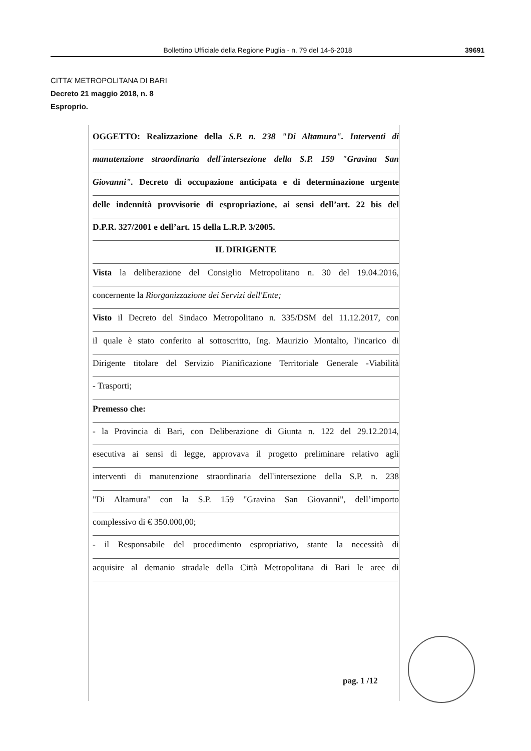Bollettino Ufficiale della Regione Puglia - n. 79 del 14-6-2018 39691
CITTA’ METROPOLITANA DI BARI
Decreto 21 maggio 2018, n. 8
Esproprio.
OGGETTO: Realizzazione della S.P. n. 238 "Di Altamura". Interventi di
manutenzione straordinaria dell'intersezione della S.P. 159 "Gravina San
Giovanni". Decreto di occupazione anticipata e di determinazione urgente
delle indennità provvisorie di espropriazione, ai sensi dell’art. 22 bis del
D.P.R. 327/2001 e dell’art. 15 della L.R.P. 3/2005.
IL DIRIGENTE
Vista la deliberazione del Consiglio Metropolitano n. 30 del 19.04.2016,
concernente la Riorganizzazione dei Servizi dell'Ente;
Visto il Decreto del Sindaco Metropolitano n. 335/DSM del 11.12.2017, con
il quale è stato conferito al sottoscritto, Ing. Maurizio Montalto, l'incarico di
Dirigente titolare del Servizio Pianificazione Territoriale Generale -Viabilità
- Trasporti;
Premesso che:
- la Provincia di Bari, con Deliberazione di Giunta n. 122 del 29.12.2014,
esecutiva ai sensi di legge, approvava il progetto preliminare relativo agli
interventi di manutenzione straordinaria dell'intersezione della S.P. n. 238
"Di Altamura" con la S.P. 159 "Gravina San Giovanni", dell’importo
complessivo di € 350.000,00;
- il Responsabile del procedimento espropriativo, stante la necessità di
acquisire al demanio stradale della Città Metropolitana di Bari le aree di
pag. 1 /12